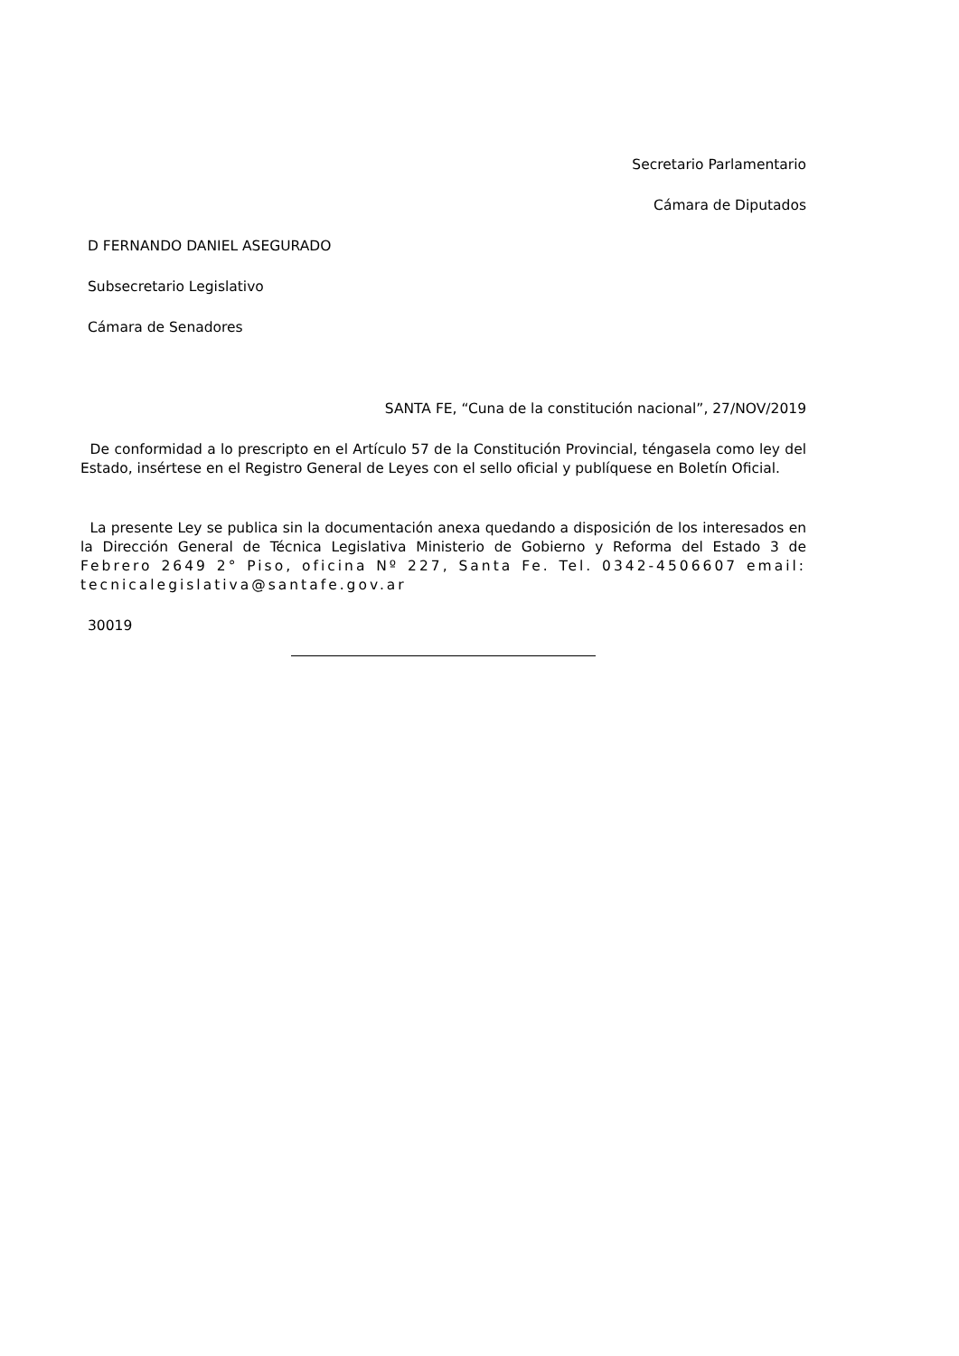Secretario Parlamentario
Cámara de Diputados
D FERNANDO DANIEL ASEGURADO
Subsecretario Legislativo
Cámara de Senadores
SANTA FE, “Cuna de la constitución nacional”, 27/NOV/2019
De conformidad a lo prescripto en el Artículo 57 de la Constitución Provincial, téngasela como ley del Estado, insértese en el Registro General de Leyes con el sello oficial y publíquese en Boletín Oficial.
La presente Ley se publica sin la documentación anexa quedando a disposición de los interesados en la Dirección General de Técnica Legislativa Ministerio de Gobierno y Reforma del Estado 3 de Febrero 2649 2° Piso, oficina Nº 227, Santa Fe. Tel. 0342-4506607 email: tecnicalegislativa@santafe.gov.ar
30019